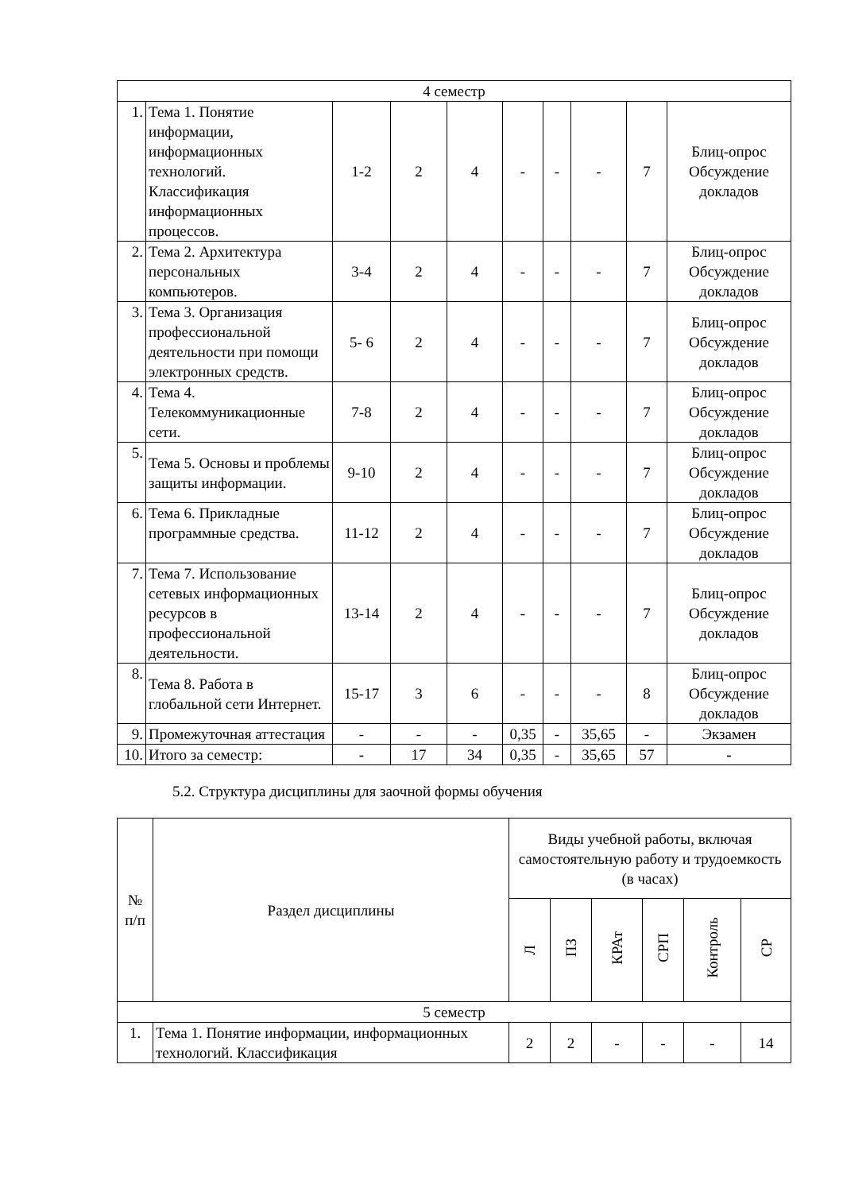| 4 семестр | | | | | | | | | |
| 1. | Тема 1. Понятие информации, информационных технологий. Классификация информационных процессов. | 1-2 | 2 | 4 | - | - | - | 7 | Блиц-опрос Обсуждение докладов |
| 2. | Тема 2. Архитектура персональных компьютеров. | 3-4 | 2 | 4 | - | - | - | 7 | Блиц-опрос Обсуждение докладов |
| 3. | Тема 3. Организация профессиональной деятельности при помощи электронных средств. | 5- 6 | 2 | 4 | - | - | - | 7 | Блиц-опрос Обсуждение докладов |
| 4. | Тема 4. Телекоммуникационные сети. | 7-8 | 2 | 4 | - | - | - | 7 | Блиц-опрос Обсуждение докладов |
| 5. | Тема 5. Основы и проблемы защиты информации. | 9-10 | 2 | 4 | - | - | - | 7 | Блиц-опрос Обсуждение докладов |
| 6. | Тема 6. Прикладные программные средства. | 11-12 | 2 | 4 | - | - | - | 7 | Блиц-опрос Обсуждение докладов |
| 7. | Тема 7. Использование сетевых информационных ресурсов в профессиональной деятельности. | 13-14 | 2 | 4 | - | - | - | 7 | Блиц-опрос Обсуждение докладов |
| 8. | Тема 8. Работа в глобальной сети Интернет. | 15-17 | 3 | 6 | - | - | - | 8 | Блиц-опрос Обсуждение докладов |
| 9. | Промежуточная аттестация | - | - | - | 0,35 | - | 35,65 | - | Экзамен |
| 10. | Итого за семестр: | - | 17 | 34 | 0,35 | - | 35,65 | 57 | - |
5.2. Структура дисциплины для заочной формы обучения
| № п/п | Раздел дисциплины | Виды учебной работы, включая самостоятельную работу и трудоемкость (в часах) | | | | | |
| --- | --- | --- | --- | --- | --- | --- | --- |
| | | Л | ПЗ | КРАт | СРП | Контроль | СР |
| 5 семестр | | | | | | | |
| 1. | Тема 1. Понятие информации, информационных технологий. Классификация | 2 | 2 | - | - | - | 14 |